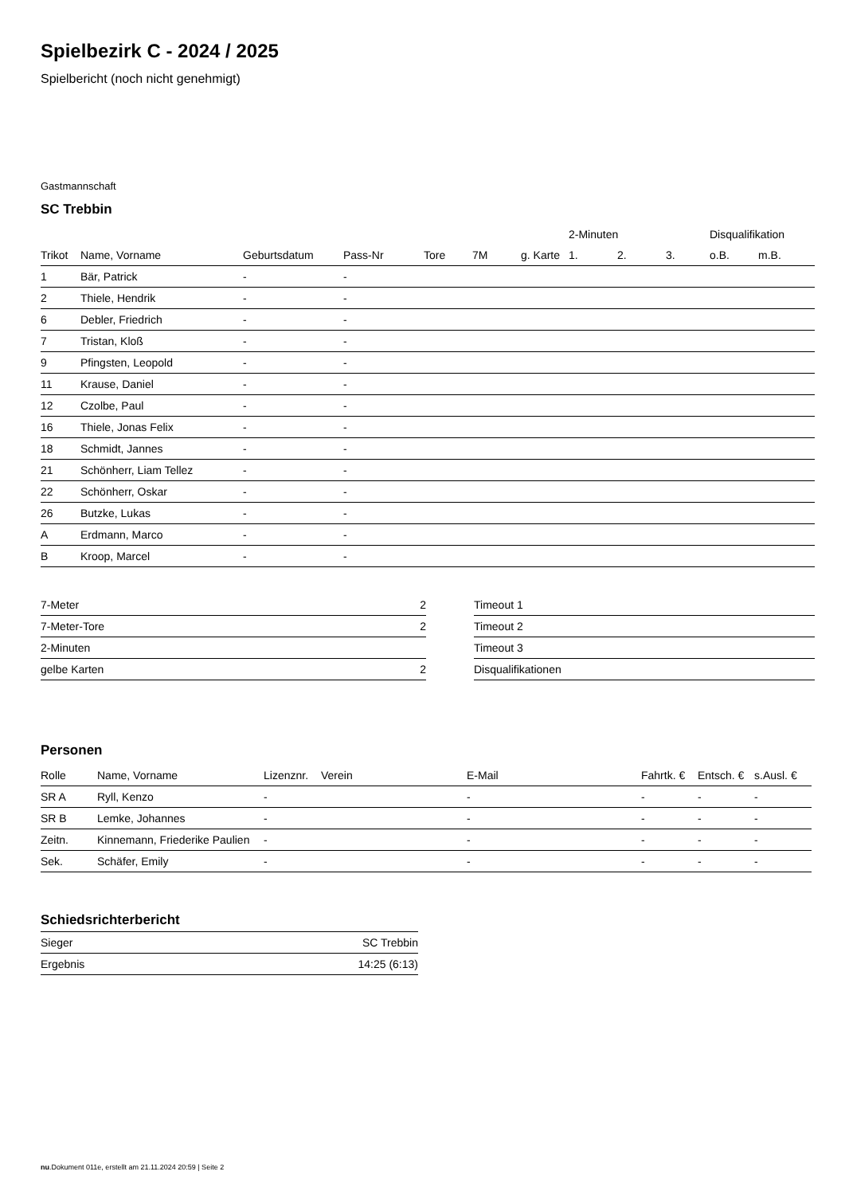Spielbezirk C - 2024 / 2025
Spielbericht (noch nicht genehmigt)
Gastmannschaft
SC Trebbin
| | | | | | | | 2-Minuten | | | Disqualifikation | |
| --- | --- | --- | --- | --- | --- | --- | --- | --- | --- | --- | --- |
| Trikot | Name, Vorname | Geburtsdatum | Pass-Nr | Tore | 7M | g. Karte | 1. | 2. | 3. | o.B. | m.B. |
| 1 | Bär, Patrick | - | - | | | | | | | | |
| 2 | Thiele, Hendrik | - | - | | | | | | | | |
| 6 | Debler, Friedrich | - | - | | | | | | | | |
| 7 | Tristan, Kloß | - | - | | | | | | | | |
| 9 | Pfingsten, Leopold | - | - | | | | | | | | |
| 11 | Krause, Daniel | - | - | | | | | | | | |
| 12 | Czolbe, Paul | - | - | | | | | | | | |
| 16 | Thiele, Jonas Felix | - | - | | | | | | | | |
| 18 | Schmidt, Jannes | - | - | | | | | | | | |
| 21 | Schönherr, Liam Tellez | - | - | | | | | | | | |
| 22 | Schönherr, Oskar | - | - | | | | | | | | |
| 26 | Butzke, Lukas | - | - | | | | | | | | |
| A | Erdmann, Marco | - | - | | | | | | | | |
| B | Kroop, Marcel | - | - | | | | | | | | |
| 7-Meter | 2 |
| 7-Meter-Tore | 2 |
| 2-Minuten | |
| gelbe Karten | 2 |
| Timeout 1 |
| Timeout 2 |
| Timeout 3 |
| Disqualifikationen |
Personen
| Rolle | Name, Vorname | Lizenznr. | Verein | E-Mail | Fahrtk. € | Entsch. € | s.Ausl. € |
| --- | --- | --- | --- | --- | --- | --- | --- |
| SR A | Ryll, Kenzo | - | | - | - | - | - |
| SR B | Lemke, Johannes | - | | - | - | - | - |
| Zeitn. | Kinnemann, Friederike Paulien | - | | - | - | - | - |
| Sek. | Schäfer, Emily | - | | - | - | - | - |
Schiedsrichterbericht
| Sieger | SC Trebbin |
| Ergebnis | 14:25 (6:13) |
nu.Dokument 011e, erstellt am 21.11.2024 20:59 | Seite 2